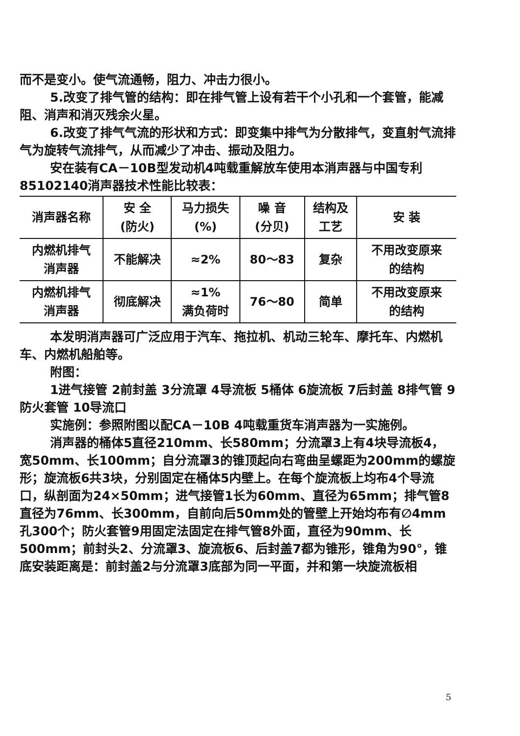而不是变小。使气流通畅，阻力、冲击力很小。
5.改变了排气管的结构：即在排气管上设有若干个小孔和一个套管，能减阻、消声和消灭残余火星。
6.改变了排气气流的形状和方式：即变集中排气为分散排气，变直射气流排气为旋转气流排气，从而减少了冲击、振动及阻力。
安在装有CA－10B型发动机4吨载重解放车使用本消声器与中国专利85102140消声器技术性能比较表：
| 消声器名称 | 安 全 (防火) | 马力损失 (%) | 噪 音 (分贝) | 结构及 工艺 | 安 装 |
| --- | --- | --- | --- | --- | --- |
| 内燃机排气 消声器 | 不能解决 | ≈2% | 80～83 | 复杂 | 不用改变原来 的结构 |
| 内燃机排气 消声器 | 彻底解决 | ≈1% 满负荷时 | 76～80 | 简单 | 不用改变原来 的结构 |
本发明消声器可广泛应用于汽车、拖拉机、机动三轮车、摩托车、内燃机车、内燃机船舶等。
附图：
1进气接管 2前封盖 3分流罩 4导流板 5桶体 6旋流板 7后封盖 8排气管 9防火套管 10导流口
实施例：参照附图以配CA－10B 4吨载重货车消声器为一实施例。
消声器的桶体5直径210mm、长580mm；分流罩3上有4块导流板4，宽50mm、长100mm；自分流罩3的锥顶起向右弯曲呈螺距为200mm的螺旋形；旋流板6共3块，分别固定在桶体5内壁上。在每个旋流板上均布4个导流口，纵剖面为24×50mm；进气接管1长为60mm、直径为65mm；排气管8直径为76mm、长300mm，自前向后50mm处的管壁上开始均布有∅4mm孔300个；防火套管9用固定法固定在排气管8外面，直径为90mm、长500mm；前封头2、分流罩3、旋流板6、后封盖7都为锥形，锥角为90°，锥底安装距离是：前封盖2与分流罩3底部为同一平面，并和第一块旋流板相
5